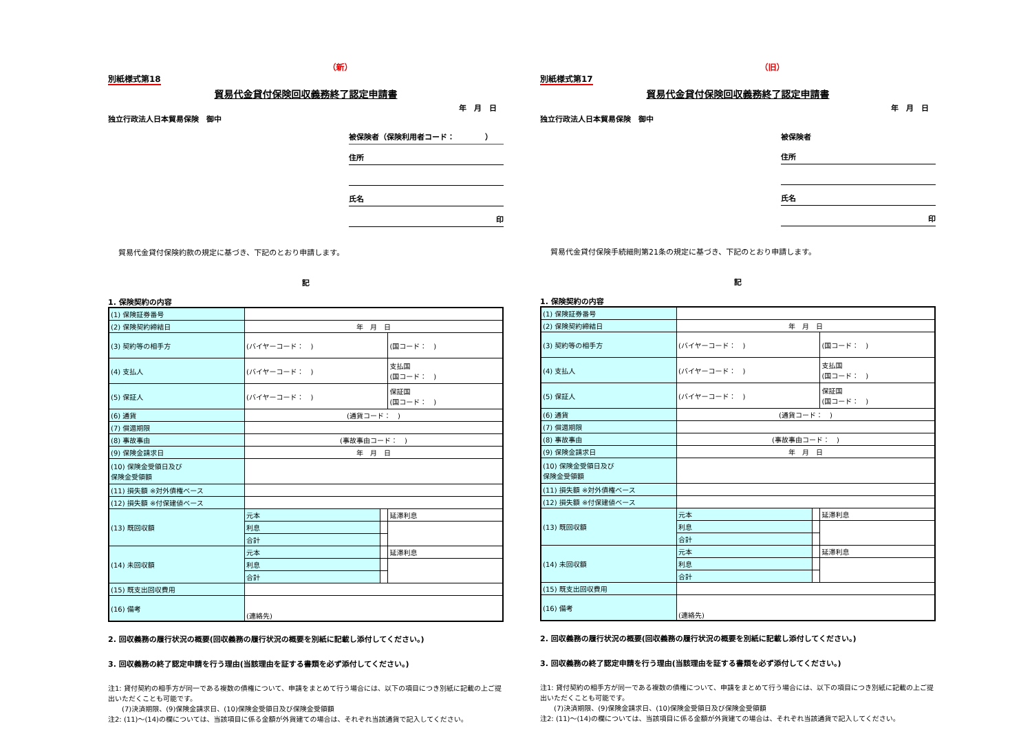（新）
別紙様式第18
貿易代金貸付保険回収義務終了認定申請書
年　月　日
独立行政法人日本貿易保険　御中
被保険者（保険利用者コード：　　　　）
住所
氏名
印
貿易代金貸付保険約款の規定に基づき、下記のとおり申請します。
記
1. 保険契約の内容
| (1) 保険証券番号 | | | |
| (2) 保険契約締結日 | 年 月 日 | | |
| (3) 契約等の相手方 | (バイヤーコード： ) | | (国コード： ) |
| (4) 支払人 | (バイヤーコード： ) | | 支払国 (国コード： ) |
| (5) 保証人 | (バイヤーコード： ) | | 保証国 (国コード： ) |
| (6) 通貨 | (通貨コード： ) | | |
| (7) 償還期限 | | | |
| (8) 事故事由 | (事故事由コード： ) | | |
| (9) 保険金請求日 | 年 月 日 | | |
| (10) 保険金受領日及び 保険金受領額 | | | |
| (11) 損失額 ※対外債権ベース | | | |
| (12) 損失額 ※付保建値ベース | | | |
| (13) 既回収額 | 元本 | | 延滞利息 |
| | 利息 | | |
| | 合計 | | |
| (14) 未回収額 | 元本 | | 延滞利息 |
| | 利息 | | |
| | 合計 | | |
| (15) 既支出回収費用 | | | |
| (16) 備考 | (連絡先) | | |
2. 回収義務の履行状況の概要(回収義務の履行状況の概要を別紙に記載し添付してください。)
3. 回収義務の終了認定申請を行う理由(当該理由を証する書類を必ず添付してください。)
注1: 貸付契約の相手方が同一である複数の債権について、申請をまとめて行う場合には、以下の項目につき別紙に記載の上ご提出いただくことも可能です。
　　(7)決済期限、(9)保険金請求日、(10)保険金受領日及び保険金受領額
注2: (11)～(14)の欄については、当該項目に係る金額が外貨建ての場合は、それぞれ当該通貨で記入してください。
（旧）
別紙様式第17
貿易代金貸付保険回収義務終了認定申請書
年　月　日
独立行政法人日本貿易保険　御中
被保険者
住所
氏名
印
貿易代金貸付保険手続細則第21条の規定に基づき、下記のとおり申請します。
記
1. 保険契約の内容
| (1) 保険証券番号 | | | |
| (2) 保険契約締結日 | 年 月 日 | | |
| (3) 契約等の相手方 | (バイヤーコード： ) | | (国コード： ) |
| (4) 支払人 | (バイヤーコード： ) | | 支払国 (国コード： ) |
| (5) 保証人 | (バイヤーコード： ) | | 保証国 (国コード： ) |
| (6) 通貨 | (通貨コード： ) | | |
| (7) 償還期限 | | | |
| (8) 事故事由 | (事故事由コード： ) | | |
| (9) 保険金請求日 | 年 月 日 | | |
| (10) 保険金受領日及び 保険金受領額 | | | |
| (11) 損失額 ※対外債権ベース | | | |
| (12) 損失額 ※付保建値ベース | | | |
| (13) 既回収額 | 元本 | | 延滞利息 |
| | 利息 | | |
| | 合計 | | |
| (14) 未回収額 | 元本 | | 延滞利息 |
| | 利息 | | |
| | 合計 | | |
| (15) 既支出回収費用 | | | |
| (16) 備考 | (連絡先) | | |
2. 回収義務の履行状況の概要(回収義務の履行状況の概要を別紙に記載し添付してください。)
3. 回収義務の終了認定申請を行う理由(当該理由を証する書類を必ず添付してください。)
注1: 貸付契約の相手方が同一である複数の債権について、申請をまとめて行う場合には、以下の項目につき別紙に記載の上ご提出いただくことも可能です。
　　(7)決済期限、(9)保険金請求日、(10)保険金受領日及び保険金受領額
注2: (11)～(14)の欄については、当該項目に係る金額が外貨建ての場合は、それぞれ当該通貨で記入してください。